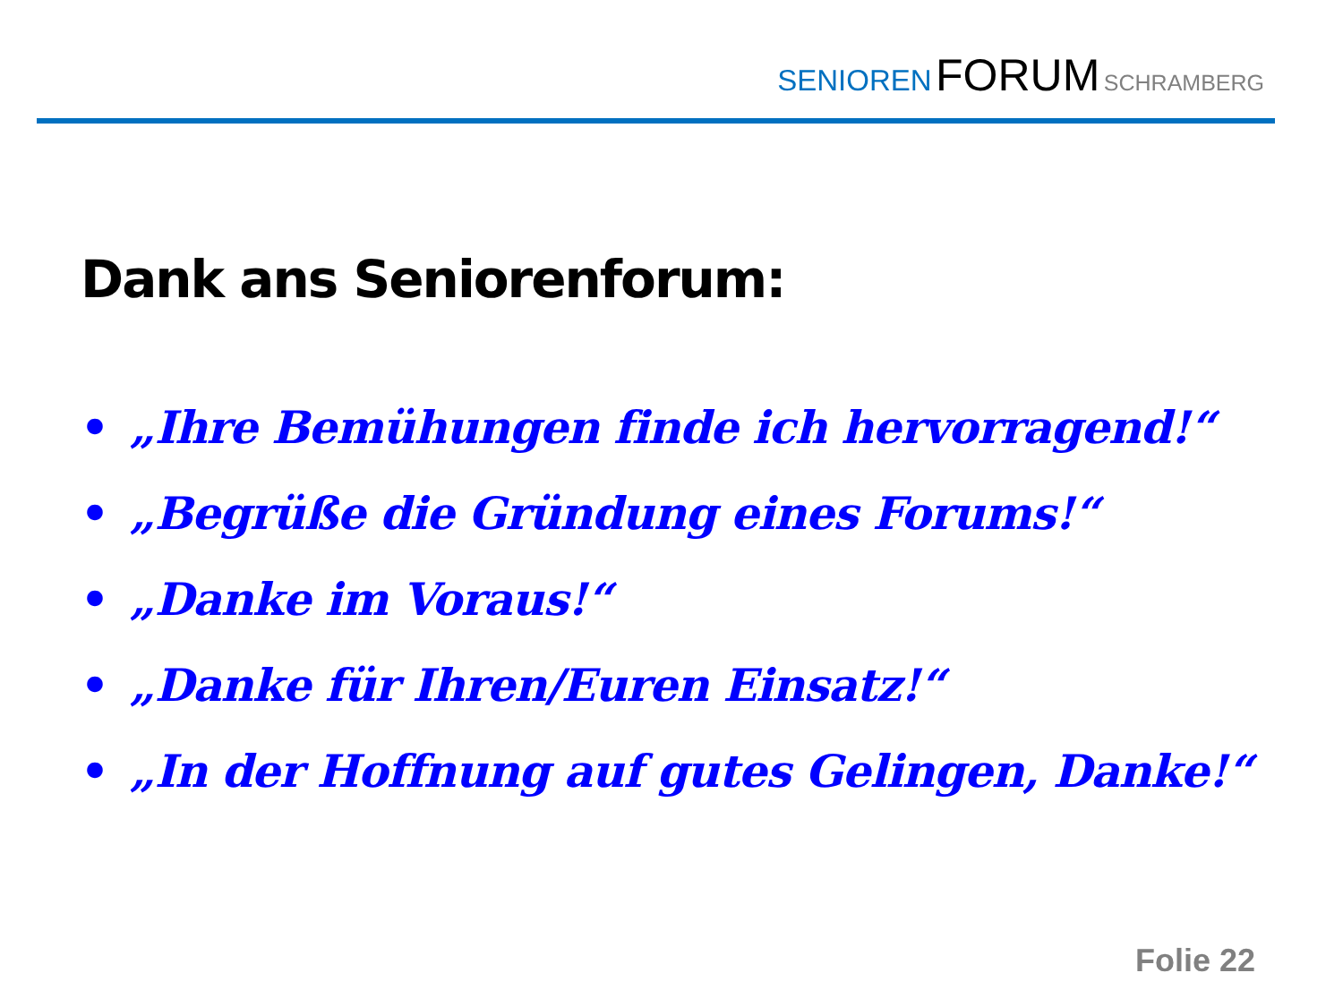SENIOREN FORUM SCHRAMBERG
Dank ans Seniorenforum:
• „Ihre Bemühungen finde ich hervorragend!“
• „Begrüße die Gründung eines Forums!“
• „Danke im Voraus!“
• „Danke für Ihren/Euren Einsatz!“
• „In der Hoffnung auf gutes Gelingen, Danke!“
Folie 22